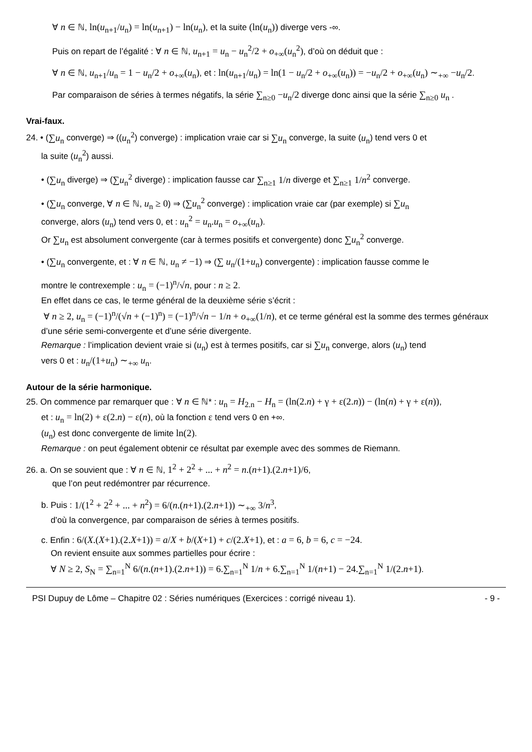∀ n ∈ ℕ, ln(u<sub>n+1</sub>/u<sub>n</sub>) = ln(u<sub>n+1</sub>) − ln(u<sub>n</sub>), et la suite (ln(u<sub>n</sub>)) diverge vers -∞.
Puis on repart de l’égalité : ∀ n ∈ ℕ, u<sub>n+1</sub> = u<sub>n</sub> − u<sub>n</sub><sup>2</sup>/2 + o<sub>+∞</sub>(u<sub>n</sub><sup>2</sup>), d’où on déduit que :
∀ n ∈ ℕ, u<sub>n+1</sub>/u<sub>n</sub> = 1 − u<sub>n</sub>/2 + o<sub>+∞</sub>(u<sub>n</sub>), et : ln(u<sub>n+1</sub>/u<sub>n</sub>) = ln(1 − u<sub>n</sub>/2 + o<sub>+∞</sub>(u<sub>n</sub>)) = −u<sub>n</sub>/2 + o<sub>+∞</sub>(u<sub>n</sub>) ∼<sub>+∞</sub> −u<sub>n</sub>/2.
Par comparaison de séries à termes négatifs, la série ∑<sub>n≥0</sub> −u<sub>n</sub>/2 diverge donc ainsi que la série ∑<sub>n≥0</sub> u<sub>n</sub> .
Vrai-faux.
24. • (∑u<sub>n</sub> converge) ⇒ ((u<sub>n</sub><sup>2</sup>) converge) : implication vraie car si ∑u<sub>n</sub> converge, la suite (u<sub>n</sub>) tend vers 0 et
la suite (u<sub>n</sub><sup>2</sup>) aussi.
• (∑u<sub>n</sub> diverge) ⇒ (∑u<sub>n</sub><sup>2</sup> diverge) : implication fausse car ∑<sub>n≥1</sub> 1/n diverge et ∑<sub>n≥1</sub> 1/n<sup>2</sup> converge.
• (∑u<sub>n</sub> converge, ∀ n ∈ ℕ, u<sub>n</sub> ≥ 0) ⇒ (∑u<sub>n</sub><sup>2</sup> converge) : implication vraie car (par exemple) si ∑u<sub>n</sub>
converge, alors (u<sub>n</sub>) tend vers 0, et : u<sub>n</sub><sup>2</sup> = u<sub>n</sub>.u<sub>n</sub> = o<sub>+∞</sub>(u<sub>n</sub>).
Or ∑u<sub>n</sub> est absolument convergente (car à termes positifs et convergente) donc ∑u<sub>n</sub><sup>2</sup> converge.
• (∑u<sub>n</sub> convergente, et : ∀ n ∈ ℕ, u<sub>n</sub> ≠ −1) ⇒ (∑ u<sub>n</sub>/(1+u<sub>n</sub>) convergente) : implication fausse comme le
montre le contrexemple : u<sub>n</sub> = (−1)<sup>n</sup>/√n, pour : n ≥ 2.
En effet dans ce cas, le terme général de la deuxième série s’écrit :
∀ n ≥ 2, u<sub>n</sub> = (−1)<sup>n</sup>/(√n + (−1)<sup>n</sup>) = (−1)<sup>n</sup>/√n − 1/n + o<sub>+∞</sub>(1/n), et ce terme général est la somme des termes généraux
d’une série semi-convergente et d’une série divergente.
Remarque : l’implication devient vraie si (u<sub>n</sub>) est à termes positifs, car si ∑u<sub>n</sub> converge, alors (u<sub>n</sub>) tend
vers 0 et : u<sub>n</sub>/(1+u<sub>n</sub>) ∼<sub>+∞</sub> u<sub>n</sub>.
Autour de la série harmonique.
25. On commence par remarquer que : ∀ n ∈ ℕ* : u<sub>n</sub> = H<sub>2.n</sub> − H<sub>n</sub> = (ln(2.n) + γ + ε(2.n)) − (ln(n) + γ + ε(n)),
et : u<sub>n</sub> = ln(2) + ε(2.n) − ε(n), où la fonction ε tend vers 0 en +∞.
(u<sub>n</sub>) est donc convergente de limite ln(2).
Remarque : on peut également obtenir ce résultat par exemple avec des sommes de Riemann.
26. a. On se souvient que : ∀ n ∈ ℕ, 1<sup>2</sup> + 2<sup>2</sup> + ... + n<sup>2</sup> = n.(n+1).(2.n+1)/6,
que l’on peut redémontrer par récurrence.
b. Puis : 1/(1<sup>2</sup> + 2<sup>2</sup> + ... + n<sup>2</sup>) = 6/(n.(n+1).(2.n+1)) ∼<sub>+∞</sub> 3/n<sup>3</sup>,
d’où la convergence, par comparaison de séries à termes positifs.
c. Enfin : 6/(X.(X+1).(2.X+1)) = a/X + b/(X+1) + c/(2.X+1), et : a = 6, b = 6, c = −24.
On revient ensuite aux sommes partielles pour écrire :
∀ N ≥ 2, S<sub>N</sub> = ∑<sub>n=1</sub><sup>N</sup> 6/(n.(n+1).(2.n+1)) = 6.∑<sub>n=1</sub><sup>N</sup> 1/n + 6.∑<sub>n=1</sub><sup>N</sup> 1/(n+1) − 24.∑<sub>n=1</sub><sup>N</sup> 1/(2.n+1).
PSI Dupuy de Lôme – Chapitre 02 : Séries numériques (Exercices : corrigé niveau 1). - 9 -